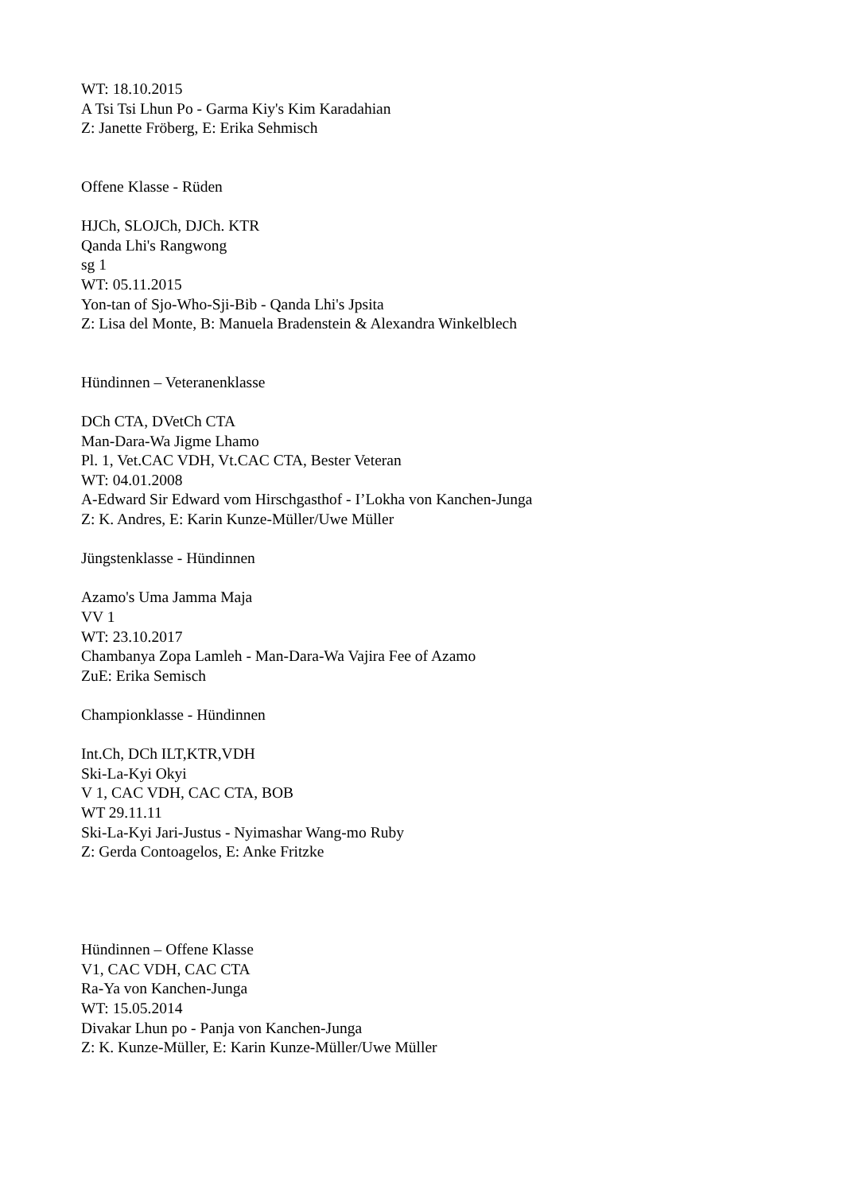WT: 18.10.2015
A Tsi Tsi Lhun Po - Garma Kiy's Kim Karadahian
Z: Janette Fröberg, E: Erika Sehmisch
Offene Klasse - Rüden
HJCh, SLOJCh, DJCh. KTR
Qanda Lhi's Rangwong
sg 1
WT: 05.11.2015
Yon-tan of Sjo-Who-Sji-Bib - Qanda Lhi's Jpsita
Z: Lisa del Monte, B: Manuela Bradenstein & Alexandra Winkelblech
Hündinnen – Veteranenklasse
DCh CTA, DVetCh CTA
Man-Dara-Wa Jigme Lhamo
Pl. 1, Vet.CAC VDH, Vt.CAC CTA, Bester Veteran
WT: 04.01.2008
A-Edward Sir Edward vom Hirschgasthof - I’Lokha von Kanchen-Junga
Z: K. Andres, E: Karin Kunze-Müller/Uwe Müller
Jüngstenklasse - Hündinnen
Azamo's Uma Jamma Maja
VV 1
WT: 23.10.2017
Chambanya Zopa Lamleh - Man-Dara-Wa Vajira Fee of Azamo
ZuE: Erika Semisch
Championklasse - Hündinnen
Int.Ch, DCh ILT,KTR,VDH
Ski-La-Kyi Okyi
V 1, CAC VDH, CAC CTA, BOB
WT 29.11.11
Ski-La-Kyi Jari-Justus - Nyimashar Wang-mo Ruby
Z: Gerda Contoagelos, E: Anke Fritzke
Hündinnen – Offene Klasse
V1, CAC VDH, CAC CTA
Ra-Ya von Kanchen-Junga
WT: 15.05.2014
Divakar Lhun po - Panja von Kanchen-Junga
Z: K. Kunze-Müller, E: Karin Kunze-Müller/Uwe Müller